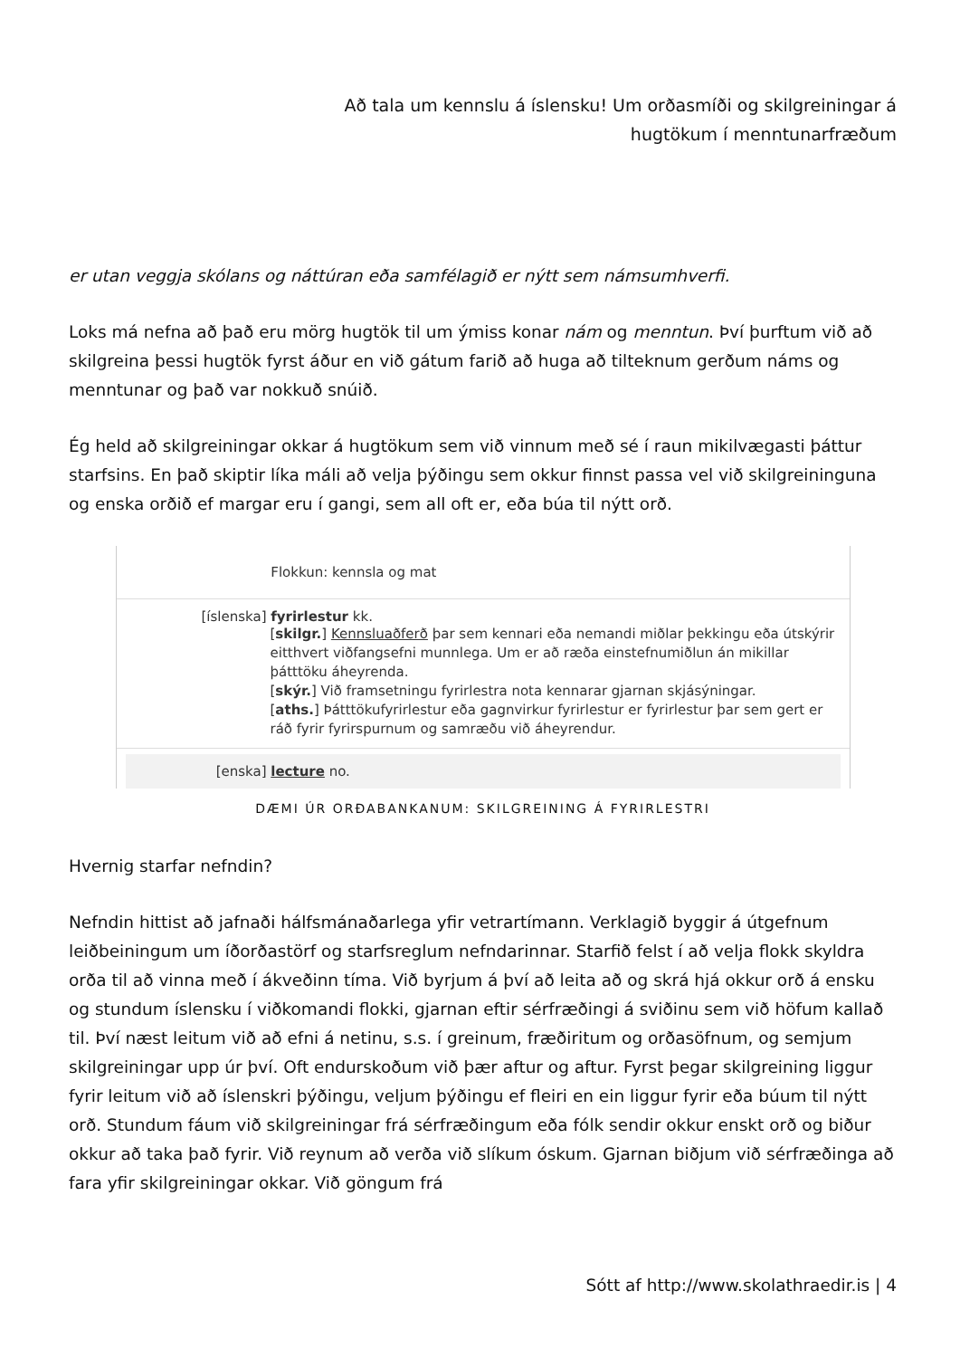Að tala um kennslu á íslensku! Um orðasmíði og skilgreiningar á
hugtökum í menntunarfræðum
er utan veggja skólans og náttúran eða samfélagið er nýtt sem námsumhverfi.
Loks má nefna að það eru mörg hugtök til um ýmiss konar nám og menntun. Því þurftum við að skilgreina þessi hugtök fyrst áður en við gátum farið að huga að tilteknum gerðum náms og menntunar og það var nokkuð snúið.
Ég held að skilgreiningar okkar á hugtökum sem við vinnum með sé í raun mikilvægasti þáttur starfsins. En það skiptir líka máli að velja þýðingu sem okkur finnst passa vel við skilgreininguna og enska orðið ef margar eru í gangi, sem all oft er, eða búa til nýtt orð.
Flokkun: kennsla og mat
[íslenska] fyrirlestur kk.
[skilgr.] Kennsluaðferð þar sem kennari eða nemandi miðlar þekkingu eða útskýrir eitthvert viðfangsefni munnlega. Um er að ræða einstefnumiðlun án mikillar þátttöku áheyrenda.
[skýr.] Við framsetningu fyrirlestra nota kennarar gjarnan skjásýningar.
[aths.] Þátttökufyrirlestur eða gagnvirkur fyrirlestur er fyrirlestur þar sem gert er ráð fyrir fyrirspurnum og samræðu við áheyrendur.
[enska] lecture no.
DÆMI ÚR ORÐABANKANUM: SKILGREINING Á FYRIRLESTRI
Hvernig starfar nefndin?
Nefndin hittist að jafnaði hálfsmánaðarlega yfir vetrartímann. Verklagið byggir á útgefnum leiðbeiningum um íðorðastörf og starfsreglum nefndarinnar. Starfið felst í að velja flokk skyldra orða til að vinna með í ákveðinn tíma. Við byrjum á því að leita að og skrá hjá okkur orð á ensku og stundum íslensku í viðkomandi flokki, gjarnan eftir sérfræðingi á sviðinu sem við höfum kallað til. Því næst leitum við að efni á netinu, s.s. í greinum, fræðiritum og orðasöfnum, og semjum skilgreiningar upp úr því. Oft endurskoðum við þær aftur og aftur. Fyrst þegar skilgreining liggur fyrir leitum við að íslenskri þýðingu, veljum þýðingu ef fleiri en ein liggur fyrir eða búum til nýtt orð. Stundum fáum við skilgreiningar frá sérfræðingum eða fólk sendir okkur enskt orð og biður okkur að taka það fyrir. Við reynum að verða við slíkum óskum. Gjarnan biðjum við sérfræðinga að fara yfir skilgreiningar okkar. Við göngum frá
Sótt af http://www.skolathraedir.is | 4